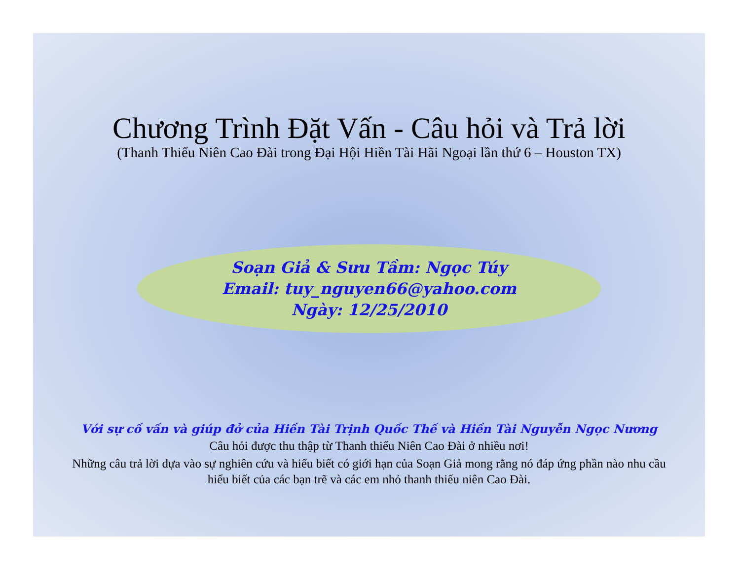Chương Trình Đặt Vấn - Câu hỏi và Trả lời
(Thanh Thiếu Niên Cao Đài trong Đại Hội Hiền Tài Hãi Ngoại lần thứ 6 – Houston TX)
Soạn Giả & Sưu Tầm: Ngọc Túy
Email: tuy_nguyen66@yahoo.com
Ngày: 12/25/2010
Với sự cố vấn và giúp đở của Hiền Tài Trịnh Quốc Thế và Hiền Tài Nguyễn Ngọc Nương
Câu hỏi được thu thập từ Thanh thiếu Niên Cao Đài ở nhiều nơi!
Những câu trả lời dựa vào sự nghiên cứu và hiểu biết có giới hạn của Soạn Giả mong rằng nó đáp ứng phần nào nhu cầu hiểu biết của các bạn trẽ và các em nhỏ thanh thiếu niên Cao Đài.